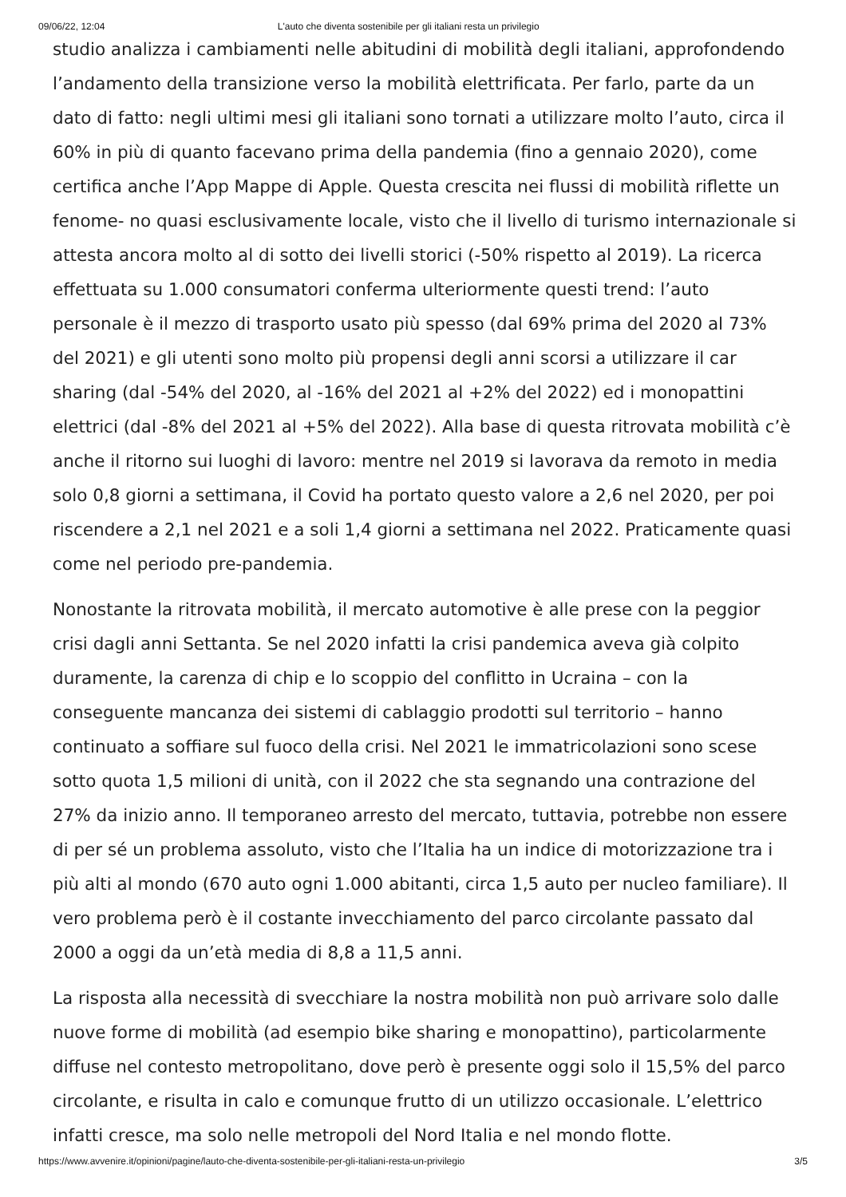09/06/22, 12:04 L'auto che diventa sostenibile per gli italiani resta un privilegio
studio analizza i cambiamenti nelle abitudini di mobilità degli italiani, approfondendo l’andamento della transizione verso la mobilità elettrificata. Per farlo, parte da un dato di fatto: negli ultimi mesi gli italiani sono tornati a utilizzare molto l’auto, circa il 60% in più di quanto facevano prima della pandemia (fino a gennaio 2020), come certifica anche l’App Mappe di Apple. Questa crescita nei flussi di mobilità riflette un fenome- no quasi esclusivamente locale, visto che il livello di turismo internazionale si attesta ancora molto al di sotto dei livelli storici (-50% rispetto al 2019). La ricerca effettuata su 1.000 consumatori conferma ulteriormente questi trend: l’auto personale è il mezzo di trasporto usato più spesso (dal 69% prima del 2020 al 73% del 2021) e gli utenti sono molto più propensi degli anni scorsi a utilizzare il car sharing (dal -54% del 2020, al -16% del 2021 al +2% del 2022) ed i monopattini elettrici (dal -8% del 2021 al +5% del 2022). Alla base di questa ritrovata mobilità c’è anche il ritorno sui luoghi di lavoro: mentre nel 2019 si lavorava da remoto in media solo 0,8 giorni a settimana, il Covid ha portato questo valore a 2,6 nel 2020, per poi riscendere a 2,1 nel 2021 e a soli 1,4 giorni a settimana nel 2022. Praticamente quasi come nel periodo pre-pandemia.
Nonostante la ritrovata mobilità, il mercato automotive è alle prese con la peggior crisi dagli anni Settanta. Se nel 2020 infatti la crisi pandemica aveva già colpito duramente, la carenza di chip e lo scoppio del conflitto in Ucraina – con la conseguente mancanza dei sistemi di cablaggio prodotti sul territorio – hanno continuato a soffiare sul fuoco della crisi. Nel 2021 le immatricolazioni sono scese sotto quota 1,5 milioni di unità, con il 2022 che sta segnando una contrazione del 27% da inizio anno. Il temporaneo arresto del mercato, tuttavia, potrebbe non essere di per sé un problema assoluto, visto che l’Italia ha un indice di motorizzazione tra i più alti al mondo (670 auto ogni 1.000 abitanti, circa 1,5 auto per nucleo familiare). Il vero problema però è il costante invecchiamento del parco circolante passato dal 2000 a oggi da un’età media di 8,8 a 11,5 anni.
La risposta alla necessità di svecchiare la nostra mobilità non può arrivare solo dalle nuove forme di mobilità (ad esempio bike sharing e monopattino), particolarmente diffuse nel contesto metropolitano, dove però è presente oggi solo il 15,5% del parco circolante, e risulta in calo e comunque frutto di un utilizzo occasionale. L’elettrico infatti cresce, ma solo nelle metropoli del Nord Italia e nel mondo flotte.
https://www.avvenire.it/opinioni/pagine/lauto-che-diventa-sostenibile-per-gli-italiani-resta-un-privilegio 3/5